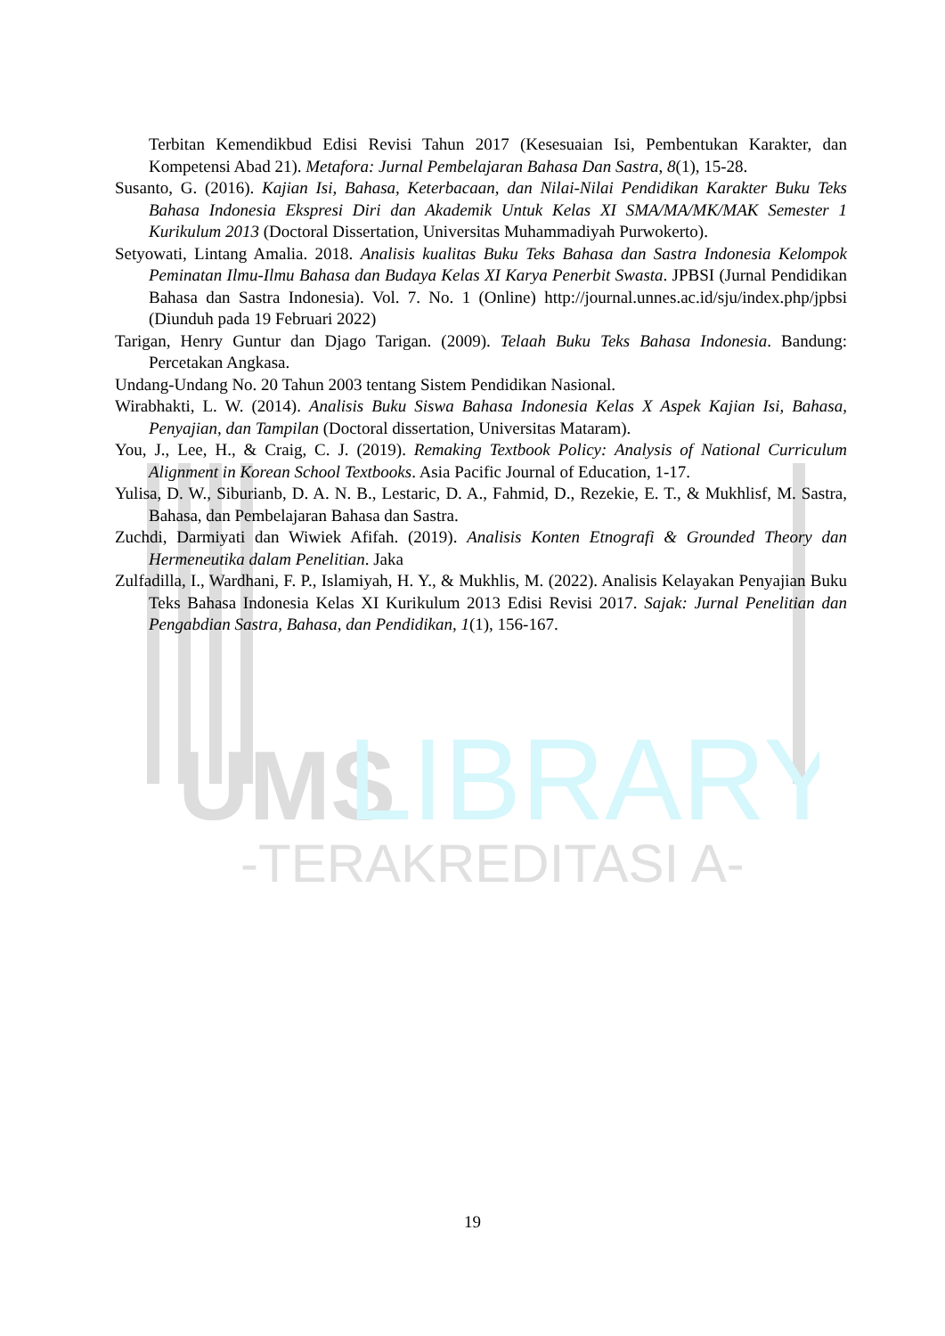UMS
LIBRARY
-TERAKREDITASI A-
Terbitan Kemendikbud Edisi Revisi Tahun 2017 (Kesesuaian Isi, Pembentukan Karakter, dan Kompetensi Abad 21). Metafora: Jurnal Pembelajaran Bahasa Dan Sastra, 8(1), 15-28.
Susanto, G. (2016). Kajian Isi, Bahasa, Keterbacaan, dan Nilai-Nilai Pendidikan Karakter Buku Teks Bahasa Indonesia Ekspresi Diri dan Akademik Untuk Kelas XI SMA/MA/MK/MAK Semester 1 Kurikulum 2013 (Doctoral Dissertation, Universitas Muhammadiyah Purwokerto).
Setyowati, Lintang Amalia. 2018. Analisis kualitas Buku Teks Bahasa dan Sastra Indonesia Kelompok Peminatan Ilmu-Ilmu Bahasa dan Budaya Kelas XI Karya Penerbit Swasta. JPBSI (Jurnal Pendidikan Bahasa dan Sastra Indonesia). Vol. 7. No. 1 (Online) http://journal.unnes.ac.id/sju/index.php/jpbsi (Diunduh pada 19 Februari 2022)
Tarigan, Henry Guntur dan Djago Tarigan. (2009). Telaah Buku Teks Bahasa Indonesia. Bandung: Percetakan Angkasa.
Undang-Undang No. 20 Tahun 2003 tentang Sistem Pendidikan Nasional.
Wirabhakti, L. W. (2014). Analisis Buku Siswa Bahasa Indonesia Kelas X Aspek Kajian Isi, Bahasa, Penyajian, dan Tampilan (Doctoral dissertation, Universitas Mataram).
You, J., Lee, H., & Craig, C. J. (2019). Remaking Textbook Policy: Analysis of National Curriculum Alignment in Korean School Textbooks. Asia Pacific Journal of Education, 1-17.
Yulisa, D. W., Siburianb, D. A. N. B., Lestaric, D. A., Fahmid, D., Rezekie, E. T., & Mukhlisf, M. Sastra, Bahasa, dan Pembelajaran Bahasa dan Sastra.
Zuchdi, Darmiyati dan Wiwiek Afifah. (2019). Analisis Konten Etnografi & Grounded Theory dan Hermeneutika dalam Penelitian. Jaka
Zulfadilla, I., Wardhani, F. P., Islamiyah, H. Y., & Mukhlis, M. (2022). Analisis Kelayakan Penyajian Buku Teks Bahasa Indonesia Kelas XI Kurikulum 2013 Edisi Revisi 2017. Sajak: Jurnal Penelitian dan Pengabdian Sastra, Bahasa, dan Pendidikan, 1(1), 156-167.
19